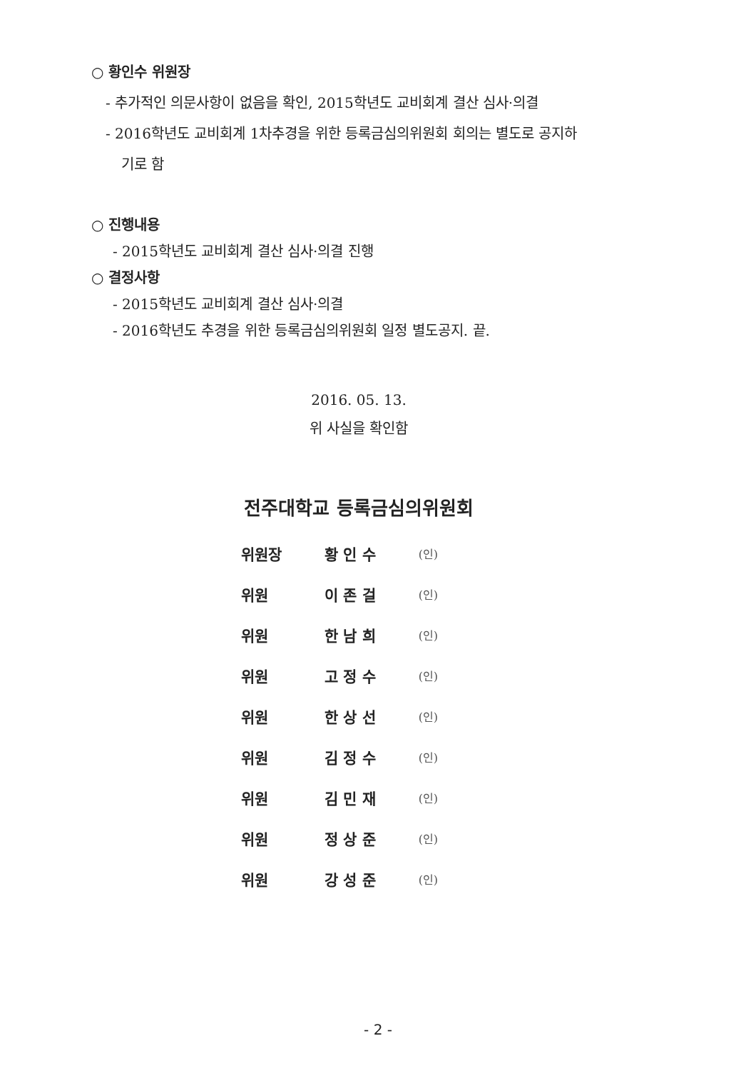○ 황인수 위원장
- 추가적인 의문사항이 없음을 확인, 2015학년도 교비회계 결산 심사·의결
- 2016학년도 교비회계 1차추경을 위한 등록금심의위원회 회의는 별도로 공지하
기로 함
○ 진행내용
- 2015학년도 교비회계 결산 심사·의결 진행
○ 결정사항
- 2015학년도 교비회계 결산 심사·의결
- 2016학년도 추경을 위한 등록금심의위원회 일정 별도공지. 끝.
2016. 05. 13.
위 사실을 확인함
전주대학교 등록금심의위원회
| 위원장 | 황 인 수 | (인) |
| 위원 | 이 존 걸 | (인) |
| 위원 | 한 남 희 | (인) |
| 위원 | 고 정 수 | (인) |
| 위원 | 한 상 선 | (인) |
| 위원 | 김 정 수 | (인) |
| 위원 | 김 민 재 | (인) |
| 위원 | 정 상 준 | (인) |
| 위원 | 강 성 준 | (인) |
- 2 -